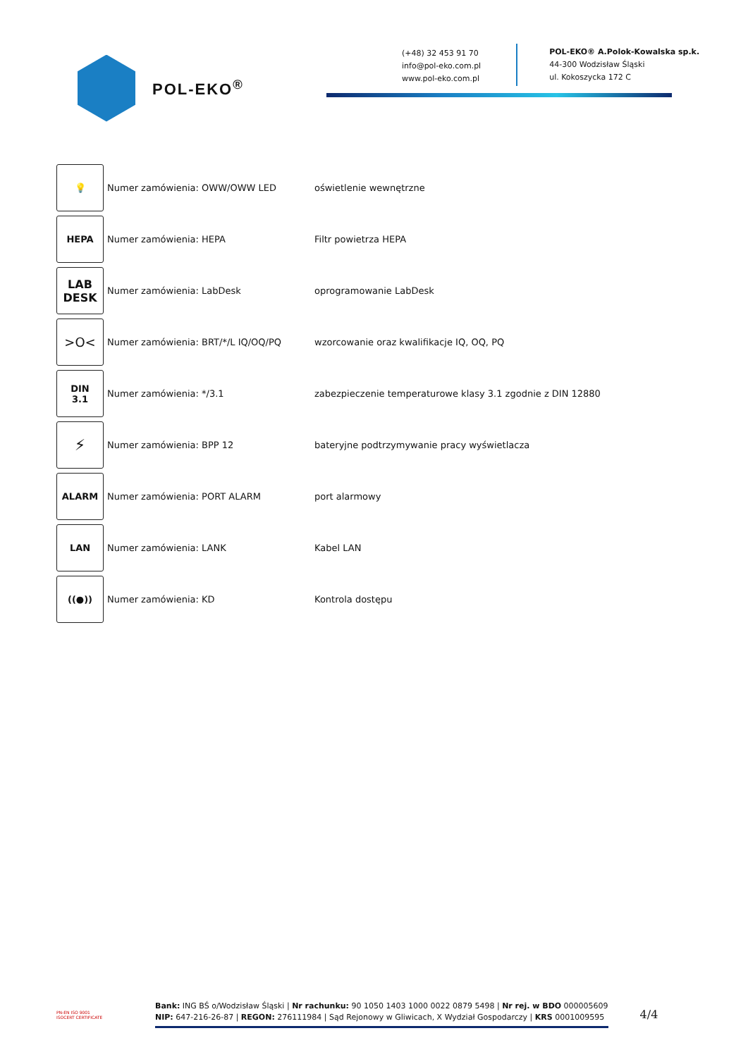POL-EKO<sup>®</sup>
(+48) 32 453 91 70
info@pol-eko.com.pl
www.pol-eko.com.pl
POL-EKO® A.Polok-Kowalska sp.k.
44-300 Wodzisław Śląski
ul. Kokoszycka 172 C
| 💡 | Numer zamówienia: OWW/OWW LED | oświetlenie wewnętrzne |
| HEPA | Numer zamówienia: HEPA | Filtr powietrza HEPA |
| LAB DESK | Numer zamówienia: LabDesk | oprogramowanie LabDesk |
| >O< | Numer zamówienia: BRT/*/L IQ/OQ/PQ | wzorcowanie oraz kwalifikacje IQ, OQ, PQ |
| DIN 3.1 | Numer zamówienia: */3.1 | zabezpieczenie temperaturowe klasy 3.1 zgodnie z DIN 12880 |
| ⚡ | Numer zamówienia: BPP 12 | bateryjne podtrzymywanie pracy wyświetlacza |
| ALARM | Numer zamówienia: PORT ALARM | port alarmowy |
| LAN | Numer zamówienia: LANK | Kabel LAN |
| ((●)) | Numer zamówienia: KD | Kontrola dostępu |
PN-EN ISO 9001
ISOCERT CERTIFICATE
Bank: ING BŚ o/Wodzisław Śląski | Nr rachunku: 90 1050 1403 1000 0022 0879 5498 | Nr rej. w BDO 000005609
NIP: 647-216-26-87 | REGON: 276111984 | Sąd Rejonowy w Gliwicach, X Wydział Gospodarczy | KRS 0001009595
4/4